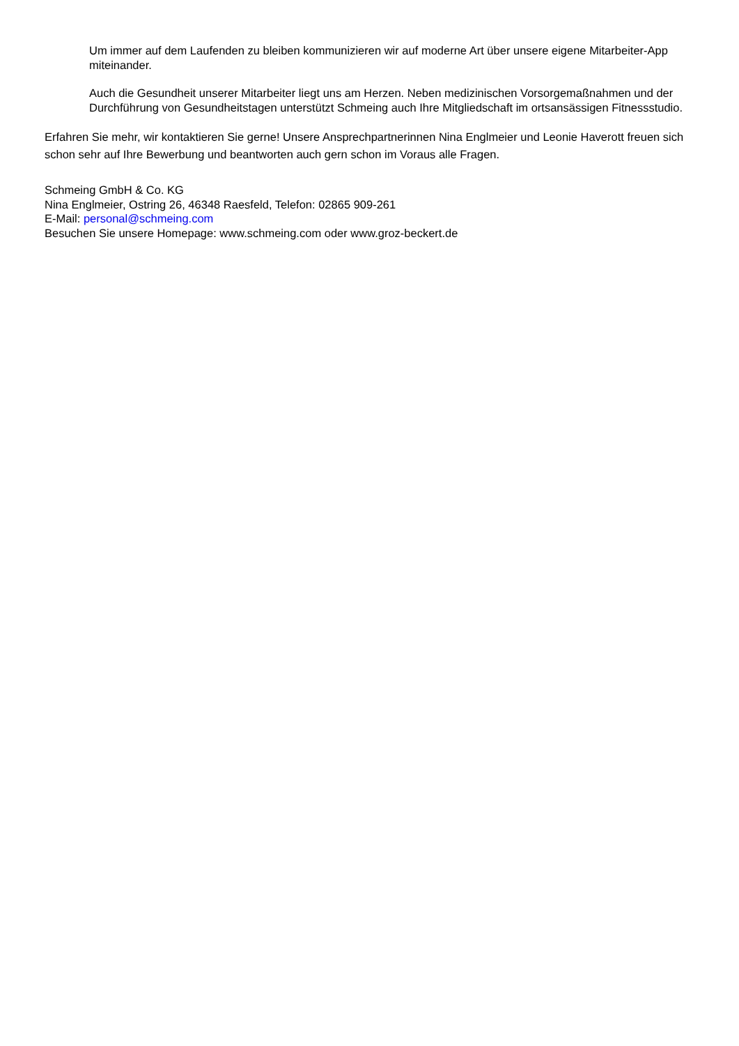Um immer auf dem Laufenden zu bleiben kommunizieren wir auf moderne Art über unsere eigene Mitarbeiter-App miteinander.
Auch die Gesundheit unserer Mitarbeiter liegt uns am Herzen. Neben medizinischen Vorsorgemaßnahmen und der Durchführung von Gesundheitstagen unterstützt Schmeing auch Ihre Mitgliedschaft im ortsansässigen Fitnessstudio.
Erfahren Sie mehr, wir kontaktieren Sie gerne! Unsere Ansprechpartnerinnen Nina Englmeier und Leonie Haverott freuen sich schon sehr auf Ihre Bewerbung und beantworten auch gern schon im Voraus alle Fragen.
Schmeing GmbH & Co. KG
Nina Englmeier, Ostring 26, 46348 Raesfeld, Telefon: 02865 909-261
E-Mail: personal@schmeing.com
Besuchen Sie unsere Homepage: www.schmeing.com oder www.groz-beckert.de